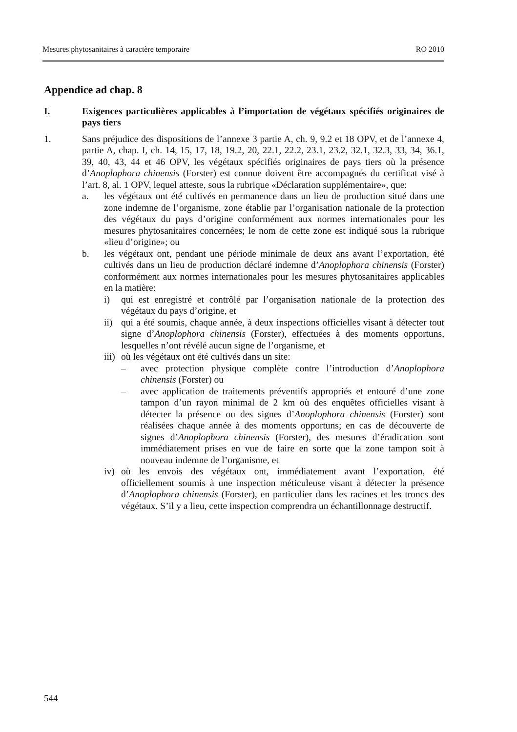Mesures phytosanitaires à caractère temporaire RO 2010
Appendice ad chap. 8
I. Exigences particulières applicables à l’importation de végétaux spécifiés originaires de pays tiers
1. Sans préjudice des dispositions de l’annexe 3 partie A, ch. 9, 9.2 et 18 OPV, et de l’annexe 4, partie A, chap. I, ch. 14, 15, 17, 18, 19.2, 20, 22.1, 22.2, 23.1, 23.2, 32.1, 32.3, 33, 34, 36.1, 39, 40, 43, 44 et 46 OPV, les végétaux spécifiés originaires de pays tiers où la présence d’Anoplophora chinensis (Forster) est connue doivent être accompagnés du certificat visé à l’art. 8, al. 1 OPV, lequel atteste, sous la rubrique «Déclaration supplémentaire», que:
a. les végétaux ont été cultivés en permanence dans un lieu de production situé dans une zone indemne de l’organisme, zone établie par l’organisation nationale de la protection des végétaux du pays d’origine conformément aux normes internationales pour les mesures phytosanitaires concernées; le nom de cette zone est indiqué sous la rubrique «lieu d’origine»; ou
b. les végétaux ont, pendant une période minimale de deux ans avant l’exportation, été cultivés dans un lieu de production déclaré indemne d’Anoplophora chinensis (Forster) conformément aux normes internationales pour les mesures phytosanitaires applicables en la matière:
i) qui est enregistré et contrôlé par l’organisation nationale de la protection des végétaux du pays d’origine, et
ii)
qui a été soumis, chaque année, à deux inspections officielles visant à détecter tout signe d’Anoplophora chinensis (Forster), effectuées à des moments opportuns, lesquelles n’ont révélé aucun signe de l’organisme, et
iii)
où les végétaux ont été cultivés dans un site:
– avec protection physique complète contre l’introduction d’Anoplophora chinensis (Forster) ou
– avec application de traitements préventifs appropriés et entouré d’une zone tampon d’un rayon minimal de 2 km où des enquêtes officielles visant à détecter la présence ou des signes d’Anoplophora chinensis (Forster) sont réalisées chaque année à des moments opportuns; en cas de découverte de signes d’Anoplophora chinensis (Forster), des mesures d’éradication sont immédiatement prises en vue de faire en sorte que la zone tampon soit à nouveau indemne de l’organisme, et
iv)
où les envois des végétaux ont, immédiatement avant l’exportation, été officiellement soumis à une inspection méticuleuse visant à détecter la présence d’Anoplophora chinensis (Forster), en particulier dans les racines et les troncs des végétaux. S’il y a lieu, cette inspection comprendra un échantillonnage destructif.
544